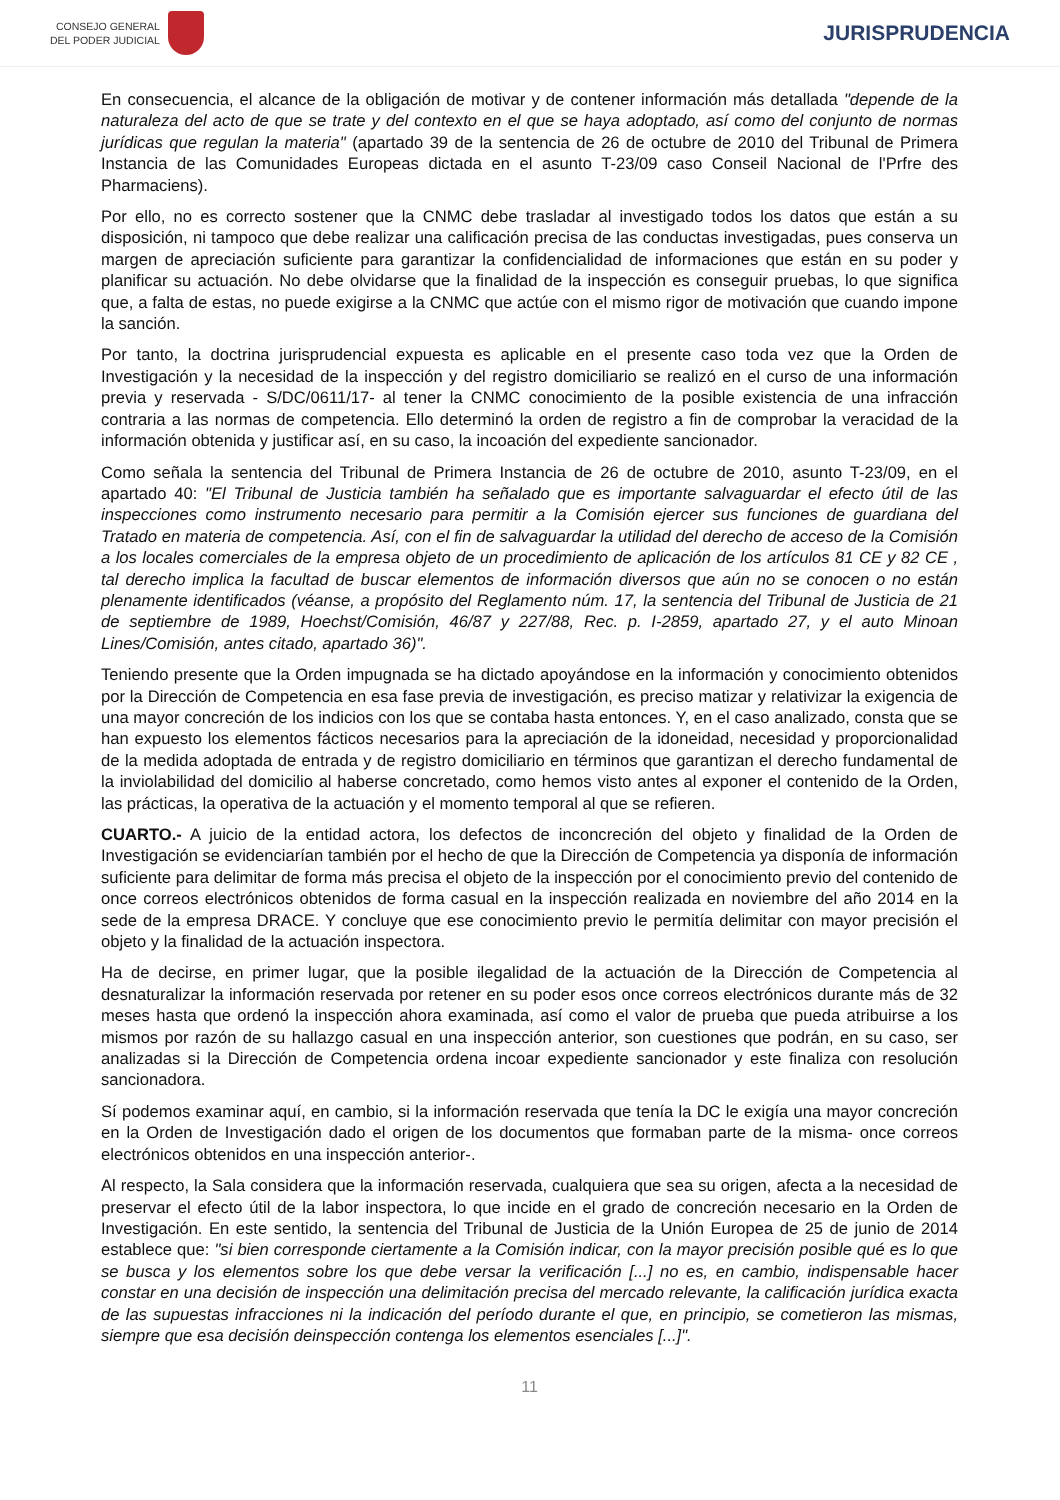CONSEJO GENERAL
DEL PODER JUDICIAL
JURISPRUDENCIA
En consecuencia, el alcance de la obligación de motivar y de contener información más detallada "depende de la naturaleza del acto de que se trate y del contexto en el que se haya adoptado, así como del conjunto de normas jurídicas que regulan la materia" (apartado 39 de la sentencia de 26 de octubre de 2010 del Tribunal de Primera Instancia de las Comunidades Europeas dictada en el asunto T-23/09 caso Conseil Nacional de l'Prfre des Pharmaciens).
Por ello, no es correcto sostener que la CNMC debe trasladar al investigado todos los datos que están a su disposición, ni tampoco que debe realizar una calificación precisa de las conductas investigadas, pues conserva un margen de apreciación suficiente para garantizar la confidencialidad de informaciones que están en su poder y planificar su actuación. No debe olvidarse que la finalidad de la inspección es conseguir pruebas, lo que significa que, a falta de estas, no puede exigirse a la CNMC que actúe con el mismo rigor de motivación que cuando impone la sanción.
Por tanto, la doctrina jurisprudencial expuesta es aplicable en el presente caso toda vez que la Orden de Investigación y la necesidad de la inspección y del registro domiciliario se realizó en el curso de una información previa y reservada - S/DC/0611/17- al tener la CNMC conocimiento de la posible existencia de una infracción contraria a las normas de competencia. Ello determinó la orden de registro a fin de comprobar la veracidad de la información obtenida y justificar así, en su caso, la incoación del expediente sancionador.
Como señala la sentencia del Tribunal de Primera Instancia de 26 de octubre de 2010, asunto T-23/09, en el apartado 40: "El Tribunal de Justicia también ha señalado que es importante salvaguardar el efecto útil de las inspecciones como instrumento necesario para permitir a la Comisión ejercer sus funciones de guardiana del Tratado en materia de competencia. Así, con el fin de salvaguardar la utilidad del derecho de acceso de la Comisión a los locales comerciales de la empresa objeto de un procedimiento de aplicación de los artículos 81 CE y 82 CE , tal derecho implica la facultad de buscar elementos de información diversos que aún no se conocen o no están plenamente identificados (véanse, a propósito del Reglamento núm. 17, la sentencia del Tribunal de Justicia de 21 de septiembre de 1989, Hoechst/Comisión, 46/87 y 227/88, Rec. p. I-2859, apartado 27, y el auto Minoan Lines/Comisión, antes citado, apartado 36)".
Teniendo presente que la Orden impugnada se ha dictado apoyándose en la información y conocimiento obtenidos por la Dirección de Competencia en esa fase previa de investigación, es preciso matizar y relativizar la exigencia de una mayor concreción de los indicios con los que se contaba hasta entonces. Y, en el caso analizado, consta que se han expuesto los elementos fácticos necesarios para la apreciación de la idoneidad, necesidad y proporcionalidad de la medida adoptada de entrada y de registro domiciliario en términos que garantizan el derecho fundamental de la inviolabilidad del domicilio al haberse concretado, como hemos visto antes al exponer el contenido de la Orden, las prácticas, la operativa de la actuación y el momento temporal al que se refieren.
CUARTO.- A juicio de la entidad actora, los defectos de inconcreción del objeto y finalidad de la Orden de Investigación se evidenciarían también por el hecho de que la Dirección de Competencia ya disponía de información suficiente para delimitar de forma más precisa el objeto de la inspección por el conocimiento previo del contenido de once correos electrónicos obtenidos de forma casual en la inspección realizada en noviembre del año 2014 en la sede de la empresa DRACE. Y concluye que ese conocimiento previo le permitía delimitar con mayor precisión el objeto y la finalidad de la actuación inspectora.
Ha de decirse, en primer lugar, que la posible ilegalidad de la actuación de la Dirección de Competencia al desnaturalizar la información reservada por retener en su poder esos once correos electrónicos durante más de 32 meses hasta que ordenó la inspección ahora examinada, así como el valor de prueba que pueda atribuirse a los mismos por razón de su hallazgo casual en una inspección anterior, son cuestiones que podrán, en su caso, ser analizadas si la Dirección de Competencia ordena incoar expediente sancionador y este finaliza con resolución sancionadora.
Sí podemos examinar aquí, en cambio, si la información reservada que tenía la DC le exigía una mayor concreción en la Orden de Investigación dado el origen de los documentos que formaban parte de la misma- once correos electrónicos obtenidos en una inspección anterior-.
Al respecto, la Sala considera que la información reservada, cualquiera que sea su origen, afecta a la necesidad de preservar el efecto útil de la labor inspectora, lo que incide en el grado de concreción necesario en la Orden de Investigación. En este sentido, la sentencia del Tribunal de Justicia de la Unión Europea de 25 de junio de 2014 establece que: "si bien corresponde ciertamente a la Comisión indicar, con la mayor precisión posible qué es lo que se busca y los elementos sobre los que debe versar la verificación [...] no es, en cambio, indispensable hacer constar en una decisión de inspección una delimitación precisa del mercado relevante, la calificación jurídica exacta de las supuestas infracciones ni la indicación del período durante el que, en principio, se cometieron las mismas, siempre que esa decisión deinspección contenga los elementos esenciales [...]".
11